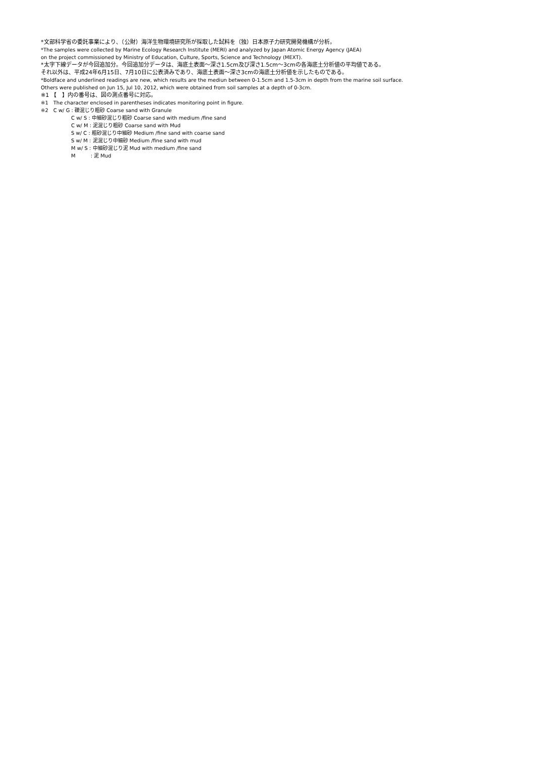*文部科学省の委託事業により、（公財）海洋生物環境研究所が採取した試料を（独）日本原子力研究開発機構が分析。
*The samples were collected by Marine Ecology Research Institute (MERI) and analyzed by Japan Atomic Energy Agency (JAEA)
on the project commissioned by Ministry of Education, Culture, Sports, Science and Technology (MEXT).
*太字下線データが今回追加分。今回追加分データは、海底土表面～深さ1.5cm及び深さ1.5cm～3cmの各海底土分析値の平均値である。
それ以外は、平成24年6月15日、7月10日に公表済みであり、海底土表面～深さ3cmの海底土分析値を示したものである。
*Boldface and underlined readings are new, which results are the mediun between 0-1.5cm and 1.5-3cm in depth from the marine soil surface.
Others were published on Jun 15, Jul 10, 2012, which were obtained from soil samples at a depth of 0-3cm.
※1 【　】内の番号は、図の測点番号に対応。
※1　The character enclosed in parentheses indicates monitoring point in figure.
※2　C w/ G : 礫混じり粗砂 Coarse sand with Granule
C w/ S : 中細砂混じり粗砂 Coarse sand with medium /fine sand
C w/ M : 泥混じり粗砂 Coarse sand with Mud
S w/ C : 粗砂混じり中細砂 Medium /fine sand with coarse sand
S w/ M : 泥混じり中細砂 Medium /fine sand with mud
M w/ S : 中細砂混じり泥 Mud with medium /fine sand
M　　　: 泥 Mud